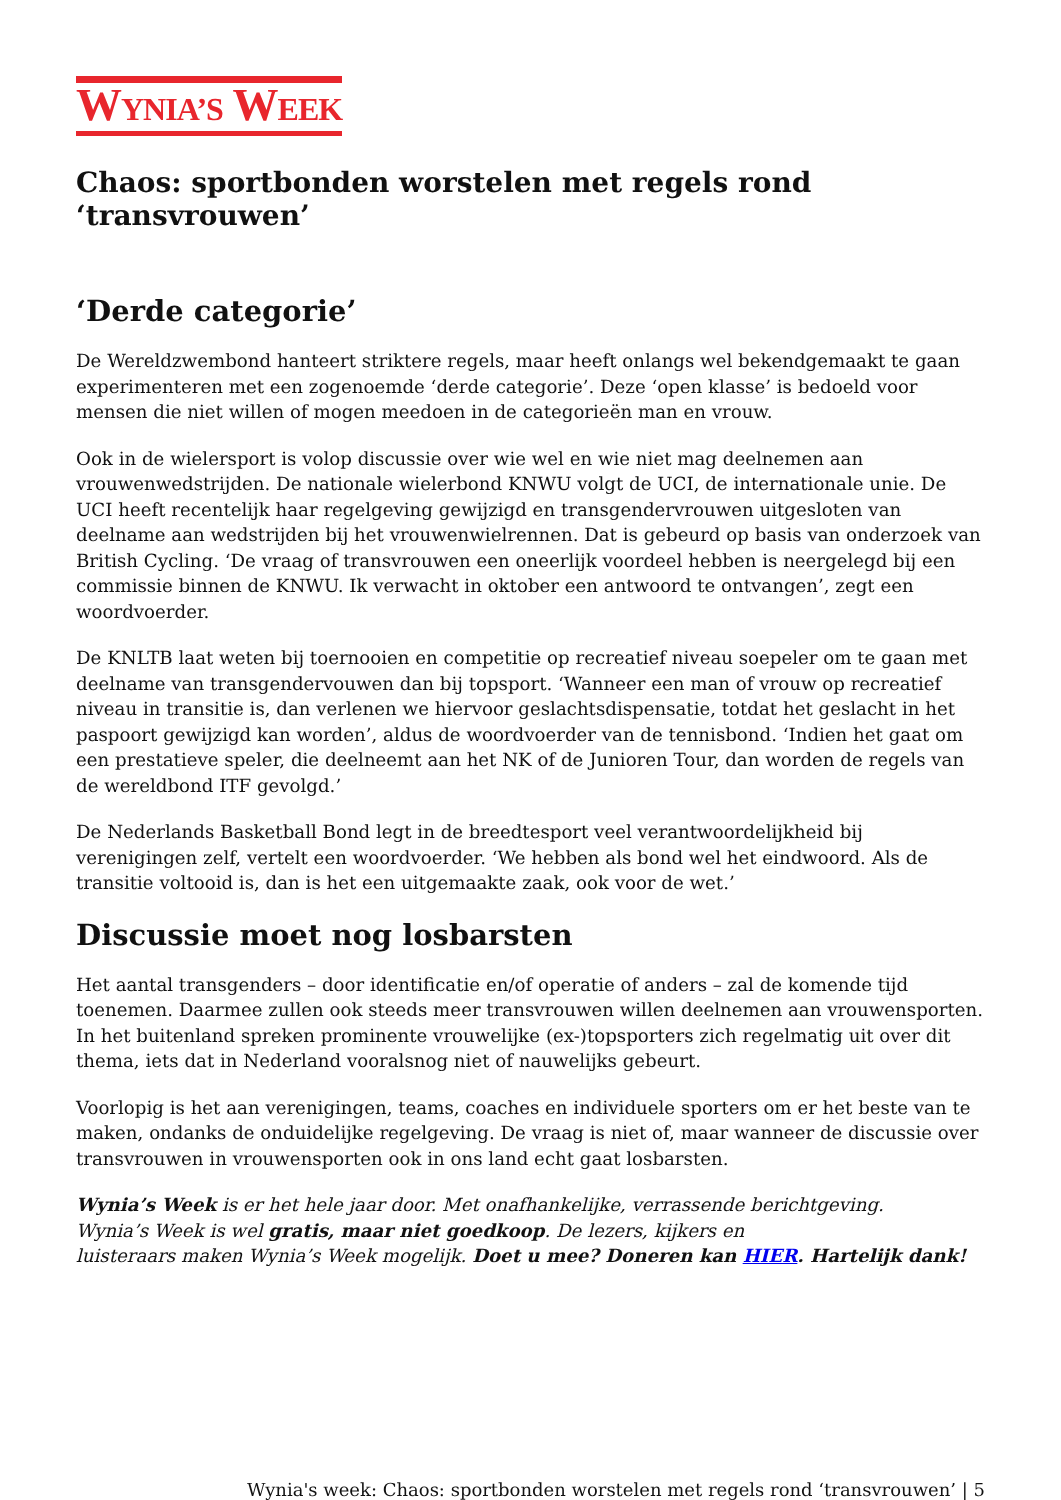WYNIA’S WEEK
Chaos: sportbonden worstelen met regels rond ‘transvrouwen’
‘Derde categorie’
De Wereldzwembond hanteert striktere regels, maar heeft onlangs wel bekendgemaakt te gaan experimenteren met een zogenoemde ‘derde categorie’. Deze ‘open klasse’ is bedoeld voor mensen die niet willen of mogen meedoen in de categorieën man en vrouw.
Ook in de wielersport is volop discussie over wie wel en wie niet mag deelnemen aan vrouwenwedstrijden. De nationale wielerbond KNWU volgt de UCI, de internationale unie. De UCI heeft recentelijk haar regelgeving gewijzigd en transgendervrouwen uitgesloten van deelname aan wedstrijden bij het vrouwenwielrennen. Dat is gebeurd op basis van onderzoek van British Cycling. ‘De vraag of transvrouwen een oneerlijk voordeel hebben is neergelegd bij een commissie binnen de KNWU. Ik verwacht in oktober een antwoord te ontvangen’, zegt een woordvoerder.
De KNLTB laat weten bij toernooien en competitie op recreatief niveau soepeler om te gaan met deelname van transgendervouwen dan bij topsport. ‘Wanneer een man of vrouw op recreatief niveau in transitie is, dan verlenen we hiervoor geslachtsdispensatie, totdat het geslacht in het paspoort gewijzigd kan worden’, aldus de woordvoerder van de tennisbond. ‘Indien het gaat om een prestatieve speler, die deelneemt aan het NK of de Junioren Tour, dan worden de regels van de wereldbond ITF gevolgd.’
De Nederlands Basketball Bond legt in de breedtesport veel verantwoordelijkheid bij verenigingen zelf, vertelt een woordvoerder. ‘We hebben als bond wel het eindwoord. Als de transitie voltooid is, dan is het een uitgemaakte zaak, ook voor de wet.’
Discussie moet nog losbarsten
Het aantal transgenders – door identificatie en/of operatie of anders – zal de komende tijd toenemen. Daarmee zullen ook steeds meer transvrouwen willen deelnemen aan vrouwensporten. In het buitenland spreken prominente vrouwelijke (ex-)topsporters zich regelmatig uit over dit thema, iets dat in Nederland vooralsnog niet of nauwelijks gebeurt.
Voorlopig is het aan verenigingen, teams, coaches en individuele sporters om er het beste van te maken, ondanks de onduidelijke regelgeving. De vraag is niet of, maar wanneer de discussie over transvrouwen in vrouwensporten ook in ons land echt gaat losbarsten.
Wynia’s Week is er het hele jaar door. Met onafhankelijke, verrassende berichtgeving.
Wynia’s Week is wel gratis, maar niet goedkoop. De lezers, kijkers en
luisteraars maken Wynia’s Week mogelijk. Doet u mee? Doneren kan HIER. Hartelijk dank!
Wynia's week: Chaos: sportbonden worstelen met regels rond ‘transvrouwen’ | 5